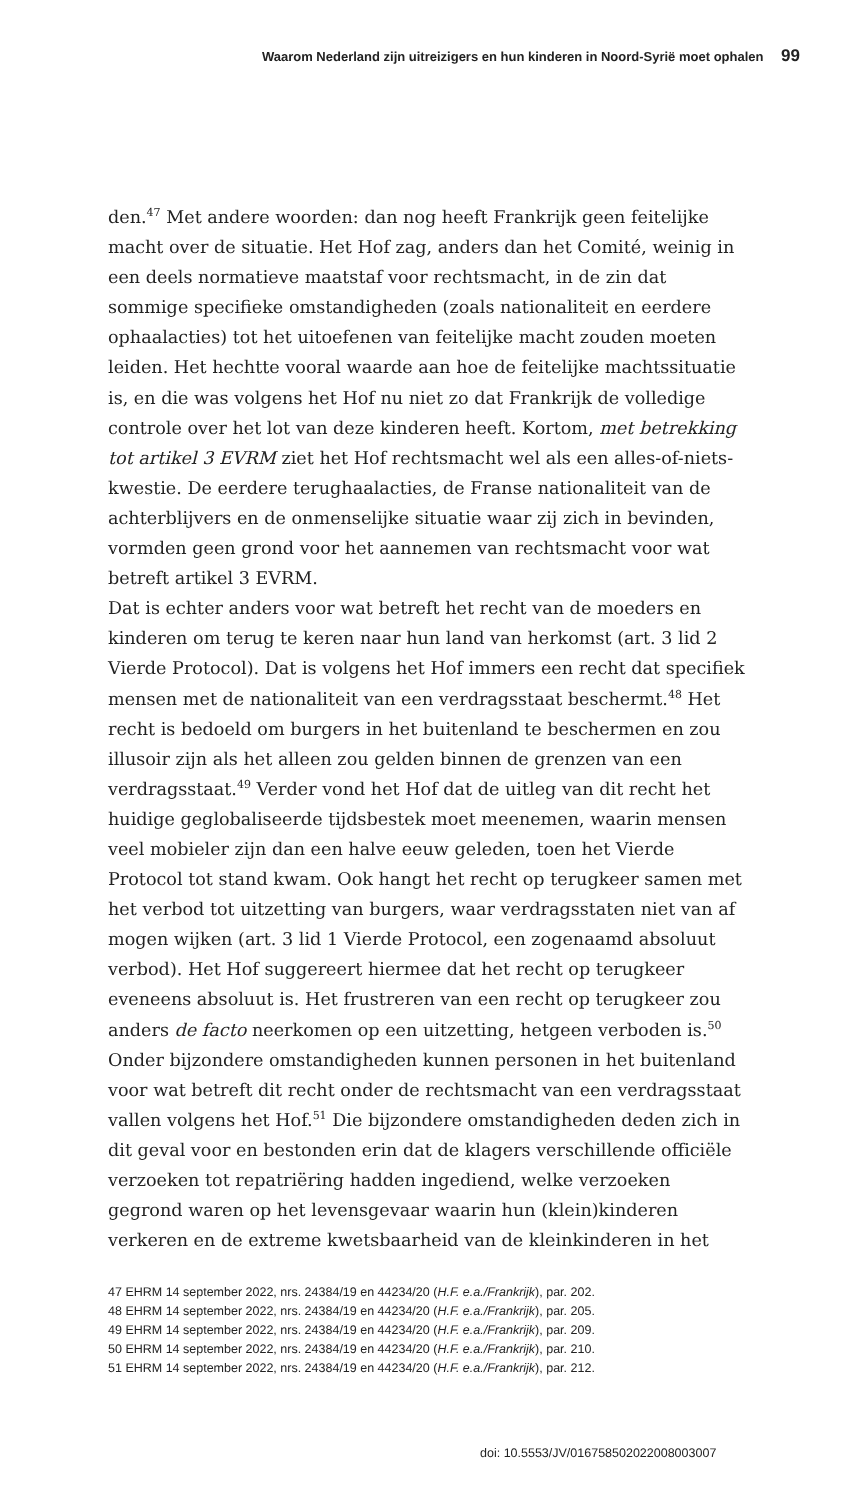Waarom Nederland zijn uitreizigers en hun kinderen in Noord-Syrië moet ophalen 99
den.<sup>47</sup> Met andere woorden: dan nog heeft Frankrijk geen feitelijke macht over de situatie. Het Hof zag, anders dan het Comité, weinig in een deels normatieve maatstaf voor rechtsmacht, in de zin dat sommige specifieke omstandigheden (zoals nationaliteit en eerdere ophaalacties) tot het uitoefenen van feitelijke macht zouden moeten leiden. Het hechtte vooral waarde aan hoe de feitelijke machtssituatie is, en die was volgens het Hof nu niet zo dat Frankrijk de volledige controle over het lot van deze kinderen heeft. Kortom, met betrekking tot artikel 3 EVRM ziet het Hof rechtsmacht wel als een alles-of-niets-kwestie. De eerdere terughaalacties, de Franse nationaliteit van de achterblijvers en de onmenselijke situatie waar zij zich in bevinden, vormden geen grond voor het aannemen van rechtsmacht voor wat betreft artikel 3 EVRM.
Dat is echter anders voor wat betreft het recht van de moeders en kinderen om terug te keren naar hun land van herkomst (art. 3 lid 2 Vierde Protocol). Dat is volgens het Hof immers een recht dat specifiek mensen met de nationaliteit van een verdragsstaat beschermt.<sup>48</sup> Het recht is bedoeld om burgers in het buitenland te beschermen en zou illusoir zijn als het alleen zou gelden binnen de grenzen van een verdragsstaat.<sup>49</sup> Verder vond het Hof dat de uitleg van dit recht het huidige geglobaliseerde tijdsbestek moet meenemen, waarin mensen veel mobieler zijn dan een halve eeuw geleden, toen het Vierde Protocol tot stand kwam. Ook hangt het recht op terugkeer samen met het verbod tot uitzetting van burgers, waar verdragsstaten niet van af mogen wijken (art. 3 lid 1 Vierde Protocol, een zogenaamd absoluut verbod). Het Hof suggereert hiermee dat het recht op terugkeer eveneens absoluut is. Het frustreren van een recht op terugkeer zou anders de facto neerkomen op een uitzetting, hetgeen verboden is.<sup>50</sup> Onder bijzondere omstandigheden kunnen personen in het buitenland voor wat betreft dit recht onder de rechtsmacht van een verdragsstaat vallen volgens het Hof.<sup>51</sup> Die bijzondere omstandigheden deden zich in dit geval voor en bestonden erin dat de klagers verschillende officiële verzoeken tot repatriëring hadden ingediend, welke verzoeken gegrond waren op het levensgevaar waarin hun (klein)kinderen verkeren en de extreme kwetsbaarheid van de kleinkinderen in het
47 EHRM 14 september 2022, nrs. 24384/19 en 44234/20 (H.F. e.a./Frankrijk), par. 202.
48 EHRM 14 september 2022, nrs. 24384/19 en 44234/20 (H.F. e.a./Frankrijk), par. 205.
49 EHRM 14 september 2022, nrs. 24384/19 en 44234/20 (H.F. e.a./Frankrijk), par. 209.
50 EHRM 14 september 2022, nrs. 24384/19 en 44234/20 (H.F. e.a./Frankrijk), par. 210.
51 EHRM 14 september 2022, nrs. 24384/19 en 44234/20 (H.F. e.a./Frankrijk), par. 212.
doi: 10.5553/JV/016758502022008003007